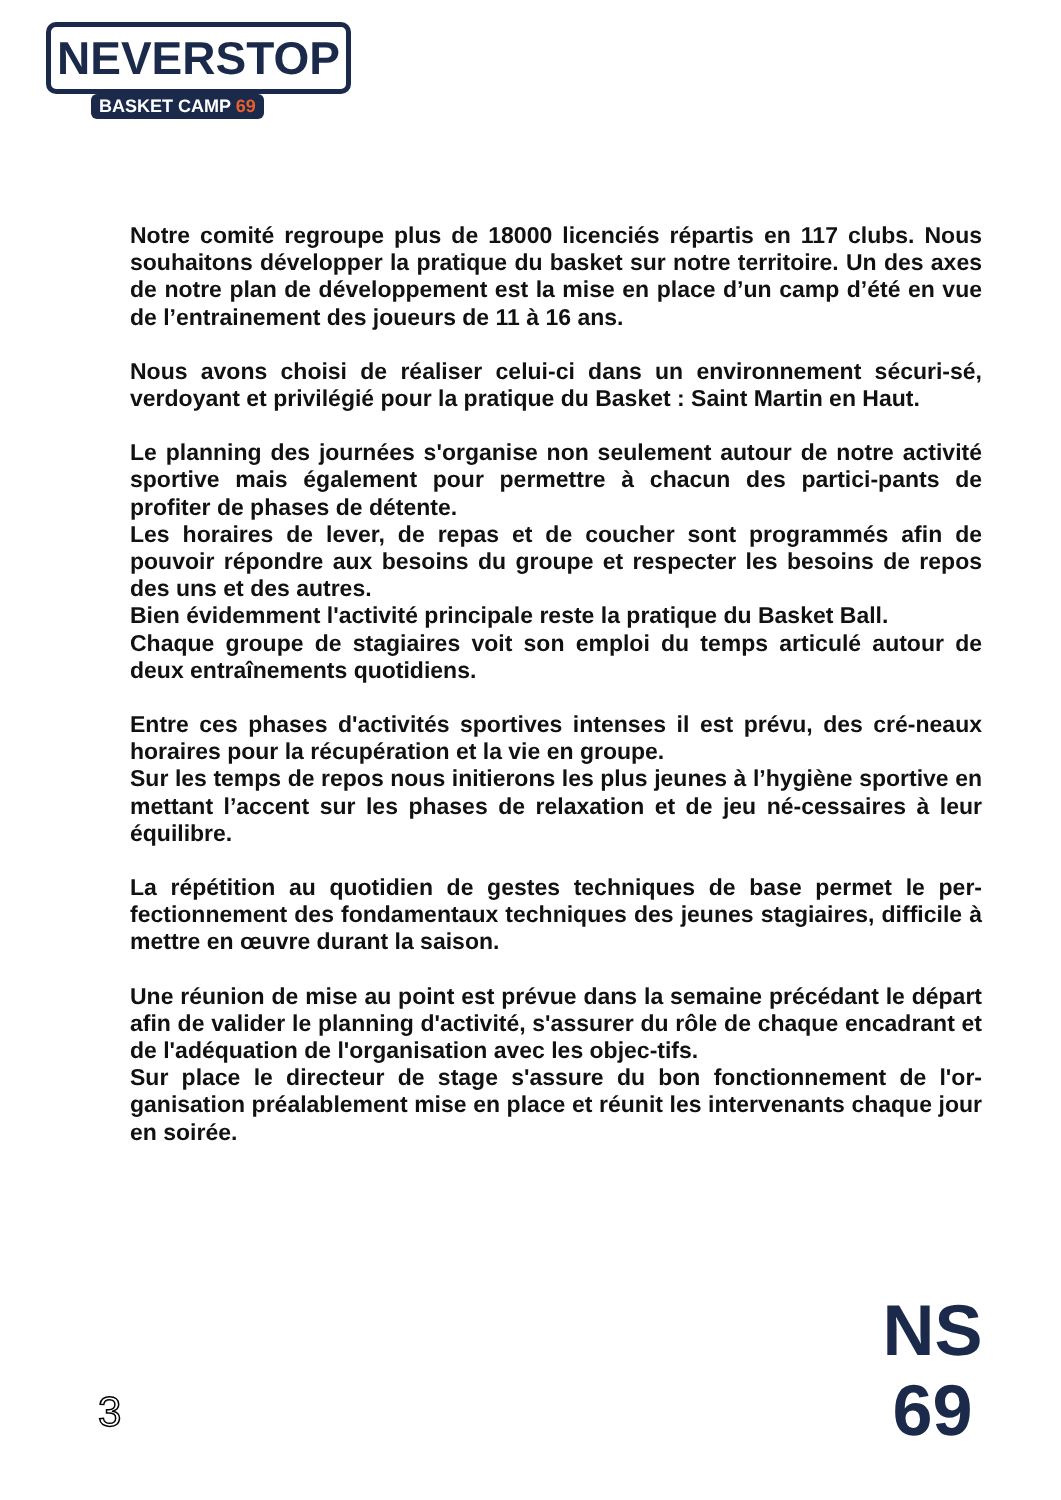NEVERSTOP
BASKET CAMP 69
Notre comité regroupe plus de 18000 licenciés répartis en 117 clubs. Nous souhaitons développer la pratique du basket sur notre territoire. Un des axes de notre plan de développement est la mise en place d’un camp d’été en vue de l’entrainement des joueurs de 11 à 16 ans.
Nous avons choisi de réaliser celui-ci dans un environnement sécuri-sé, verdoyant et privilégié pour la pratique du Basket : Saint Martin en Haut.
Le planning des journées s'organise non seulement autour de notre activité sportive mais également pour permettre à chacun des partici-pants de profiter de phases de détente.
Les horaires de lever, de repas et de coucher sont programmés afin de pouvoir répondre aux besoins du groupe et respecter les besoins de repos des uns et des autres.
Bien évidemment l'activité principale reste la pratique du Basket Ball.
Chaque groupe de stagiaires voit son emploi du temps articulé autour de deux entraînements quotidiens.
Entre ces phases d'activités sportives intenses il est prévu, des cré-neaux horaires pour la récupération et la vie en groupe.
Sur les temps de repos nous initierons les plus jeunes à l’hygiène sportive en mettant l’accent sur les phases de relaxation et de jeu né-cessaires à leur équilibre.
La répétition au quotidien de gestes techniques de base permet le per-fectionnement des fondamentaux techniques des jeunes stagiaires, difficile à mettre en œuvre durant la saison.
Une réunion de mise au point est prévue dans la semaine précédant le départ afin de valider le planning d'activité, s'assurer du rôle de chaque encadrant et de l'adéquation de l'organisation avec les objec-tifs.
Sur place le directeur de stage s'assure du bon fonctionnement de l'or-ganisation préalablement mise en place et réunit les intervenants chaque jour en soirée.
3
NS
69